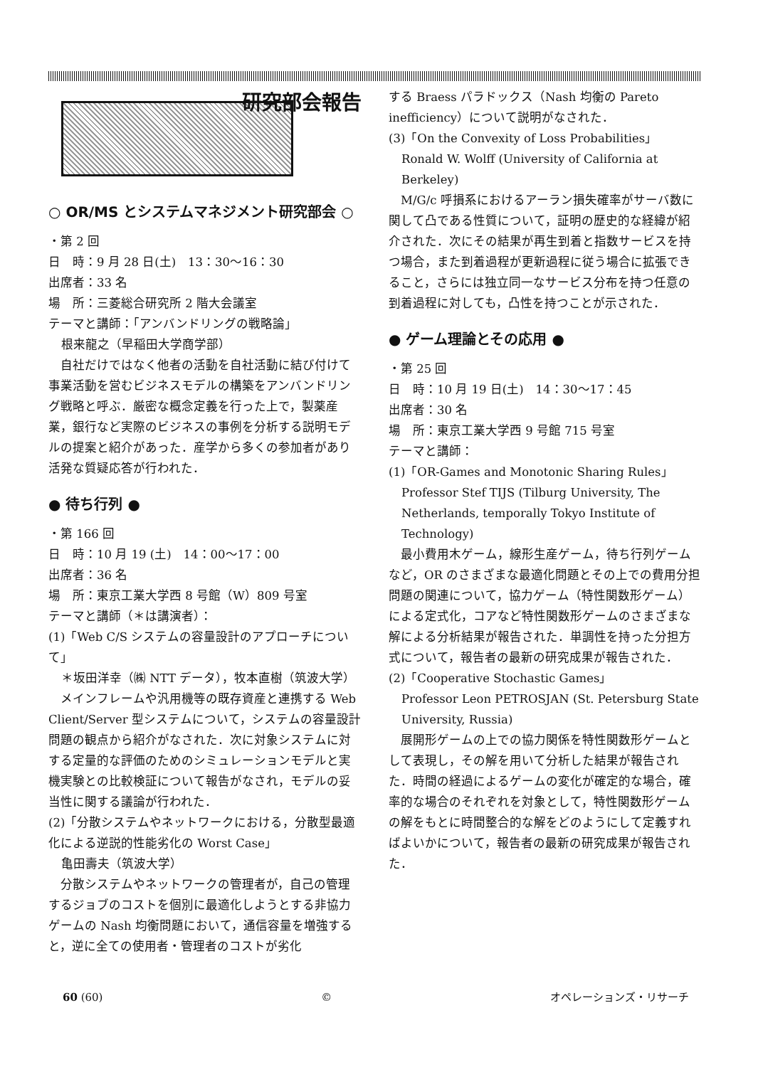研究部会報告
○ OR/MS とシステムマネジメント研究部会 ○
・第 2 回
日　時：9 月 28 日(土)　13：30～16：30
出席者：33 名
場　所：三菱総合研究所 2 階大会議室
テーマと講師：「アンバンドリングの戦略論」
根来龍之（早稲田大学商学部）
　自社だけではなく他者の活動を自社活動に結び付けて事業活動を営むビジネスモデルの構築をアンバンドリング戦略と呼ぶ．厳密な概念定義を行った上で，製薬産業，銀行など実際のビジネスの事例を分析する説明モデルの提案と紹介があった．産学から多くの参加者があり活発な質疑応答が行われた．
● 待ち行列 ●
・第 166 回
日　時：10 月 19 (土)　14：00～17：00
出席者：36 名
場　所：東京工業大学西 8 号館（W）809 号室
テーマと講師（＊は講演者）：
(1)「Web C/S システムの容量設計のアプローチについて」
＊坂田洋幸（㈱ NTT データ），牧本直樹（筑波大学）
　メインフレームや汎用機等の既存資産と連携する Web Client/Server 型システムについて，システムの容量設計問題の観点から紹介がなされた．次に対象システムに対する定量的な評価のためのシミュレーションモデルと実機実験との比較検証について報告がなされ，モデルの妥当性に関する議論が行われた．
(2)「分散システムやネットワークにおける，分散型最適化による逆説的性能劣化の Worst Case」
亀田壽夫（筑波大学）
　分散システムやネットワークの管理者が，自己の管理するジョブのコストを個別に最適化しようとする非協力ゲームの Nash 均衡問題において，通信容量を増強すると，逆に全ての使用者・管理者のコストが劣化
する Braess パラドックス（Nash 均衡の Pareto inefficiency）について説明がなされた．
(3)「On the Convexity of Loss Probabilities」
Ronald W. Wolff (University of California at Berkeley)
　M/G/c 呼損系におけるアーラン損失確率がサーバ数に関して凸である性質について，証明の歴史的な経緯が紹介された．次にその結果が再生到着と指数サービスを持つ場合，また到着過程が更新過程に従う場合に拡張できること，さらには独立同一なサービス分布を持つ任意の到着過程に対しても，凸性を持つことが示された．
● ゲーム理論とその応用 ●
・第 25 回
日　時：10 月 19 日(土)　14：30～17：45
出席者：30 名
場　所：東京工業大学西 9 号館 715 号室
テーマと講師：
(1)「OR-Games and Monotonic Sharing Rules」
Professor Stef TIJS (Tilburg University, The Netherlands, temporally Tokyo Institute of Technology)
　最小費用木ゲーム，線形生産ゲーム，待ち行列ゲームなど，OR のさまざまな最適化問題とその上での費用分担問題の関連について，協力ゲーム（特性関数形ゲーム）による定式化，コアなど特性関数形ゲームのさまざまな解による分析結果が報告された．単調性を持った分担方式について，報告者の最新の研究成果が報告された．
(2)「Cooperative Stochastic Games」
Professor Leon PETROSJAN (St. Petersburg State University, Russia)
　展開形ゲームの上での協力関係を特性関数形ゲームとして表現し，その解を用いて分析した結果が報告された．時間の経過によるゲームの変化が確定的な場合，確率的な場合のそれぞれを対象として，特性関数形ゲームの解をもとに時間整合的な解をどのようにして定義すればよいかについて，報告者の最新の研究成果が報告された．
60 (60) © オペレーションズ・リサーチ